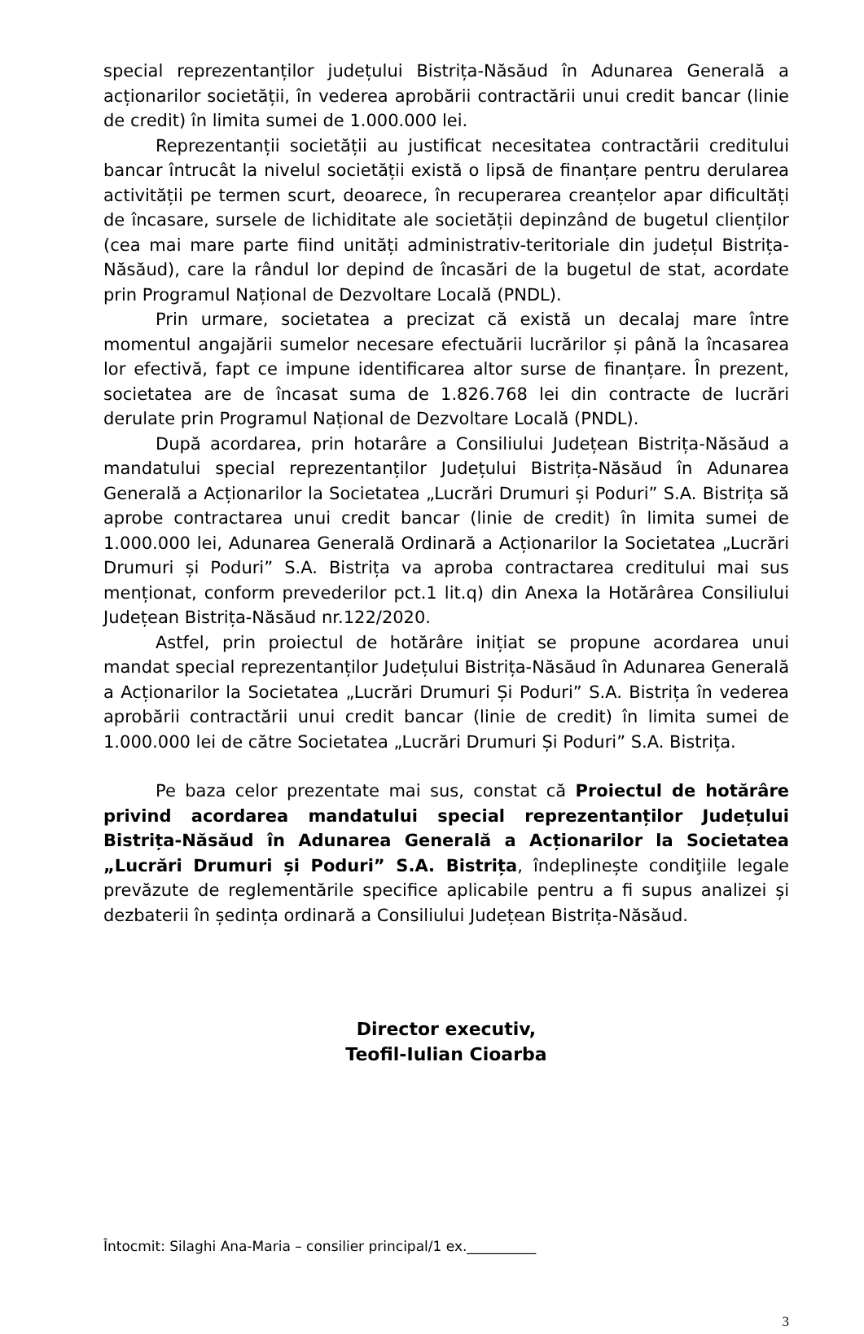special reprezentanților județului Bistrița-Năsăud în Adunarea Generală a acționarilor societății, în vederea aprobării contractării unui credit bancar (linie de credit) în limita sumei de 1.000.000 lei.
Reprezentanții societății au justificat necesitatea contractării creditului bancar întrucât la nivelul societății există o lipsă de finanțare pentru derularea activității pe termen scurt, deoarece, în recuperarea creanțelor apar dificultăți de încasare, sursele de lichiditate ale societății depinzând de bugetul clienților (cea mai mare parte fiind unități administrativ-teritoriale din județul Bistrița-Năsăud), care la rândul lor depind de încasări de la bugetul de stat, acordate prin Programul Național de Dezvoltare Locală (PNDL).
Prin urmare, societatea a precizat că există un decalaj mare între momentul angajării sumelor necesare efectuării lucrărilor și până la încasarea lor efectivă, fapt ce impune identificarea altor surse de finanțare. În prezent, societatea are de încasat suma de 1.826.768 lei din contracte de lucrări derulate prin Programul Național de Dezvoltare Locală (PNDL).
După acordarea, prin hotarâre a Consiliului Județean Bistrița-Năsăud a mandatului special reprezentanților Județului Bistrița-Năsăud în Adunarea Generală a Acționarilor la Societatea „Lucrări Drumuri și Poduri” S.A. Bistrița să aprobe contractarea unui credit bancar (linie de credit) în limita sumei de 1.000.000 lei, Adunarea Generală Ordinară a Acționarilor la Societatea „Lucrări Drumuri și Poduri” S.A. Bistrița va aproba contractarea creditului mai sus menționat, conform prevederilor pct.1 lit.q) din Anexa la Hotărârea Consiliului Județean Bistrița-Năsăud nr.122/2020.
Astfel, prin proiectul de hotărâre inițiat se propune acordarea unui mandat special reprezentanților Județului Bistrița-Năsăud în Adunarea Generală a Acționarilor la Societatea „Lucrări Drumuri Și Poduri” S.A. Bistrița în vederea aprobării contractării unui credit bancar (linie de credit) în limita sumei de 1.000.000 lei de către Societatea „Lucrări Drumuri Și Poduri” S.A. Bistrița.
Pe baza celor prezentate mai sus, constat că Proiectul de hotărâre privind acordarea mandatului special reprezentanților Județului Bistrița-Năsăud în Adunarea Generală a Acționarilor la Societatea „Lucrări Drumuri și Poduri” S.A. Bistrița, îndeplinește condiţiile legale prevăzute de reglementările specifice aplicabile pentru a fi supus analizei și dezbaterii în ședința ordinară a Consiliului Județean Bistrița-Năsăud.
Director executiv,
Teofil-Iulian Cioarba
Întocmit: Silaghi Ana-Maria – consilier principal/1 ex.__________
3